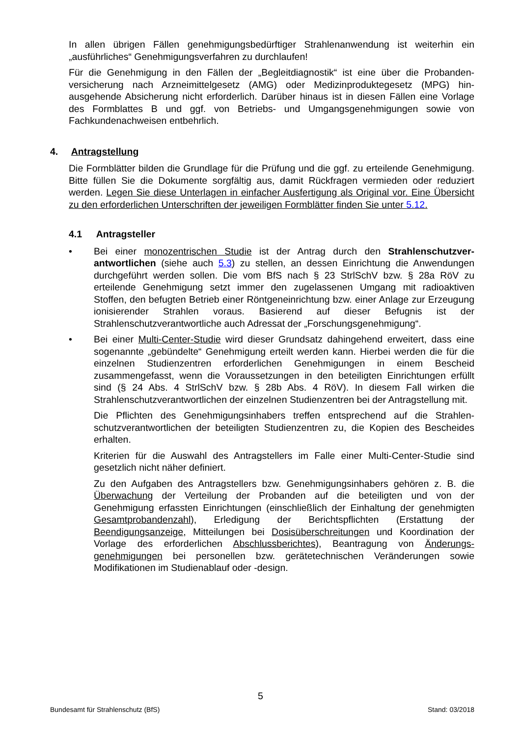In allen übrigen Fällen genehmigungsbedürftiger Strahlenanwendung ist weiterhin ein „ausführliches“ Genehmigungsverfahren zu durchlaufen!
Für die Genehmigung in den Fällen der „Begleitdiagnostik“ ist eine über die Probanden­versicherung nach Arzneimittelgesetz (AMG) oder Medizinproduktegesetz (MPG) hin­ausgehende Absicherung nicht erforderlich. Darüber hinaus ist in diesen Fällen eine Vorlage des Formblattes B und ggf. von Betriebs- und Umgangsgenehmigungen sowie von Fachkundenachweisen entbehrlich.
4. Antragstellung
Die Formblätter bilden die Grundlage für die Prüfung und die ggf. zu erteilende Geneh­migung. Bitte füllen Sie die Dokumente sorgfältig aus, damit Rückfragen vermieden oder reduziert werden. Legen Sie diese Unterlagen in einfacher Ausfertigung als Original vor. Eine Übersicht zu den erforderlichen Unterschriften der jeweiligen Formblätter finden Sie unter 5.12.
4.1 Antragsteller
• Bei einer monozentrischen Studie ist der Antrag durch den Strahlenschutzver­antwortlichen (siehe auch 5.3) zu stellen, an dessen Einrichtung die Anwendun­gen durchgeführt werden sollen. Die vom BfS nach § 23 StrlSchV bzw. § 28a RöV zu erteilende Genehmigung setzt immer den zugelassenen Umgang mit radioakti­ven Stoffen, den befugten Betrieb einer Röntgeneinrichtung bzw. einer Anlage zur Erzeugung ionisierender Strahlen voraus. Basierend auf dieser Befugnis ist der Strahlenschutzverantwortliche auch Adressat der „Forschungsgenehmigung“.
• Bei einer Multi-Center-Studie wird dieser Grundsatz dahingehend erweitert, dass eine sogenannte „gebündelte“ Genehmigung erteilt werden kann. Hierbei werden die für die einzelnen Studienzentren erforderlichen Genehmigungen in einem Be­scheid zusammengefasst, wenn die Voraussetzungen in den beteiligten Einrich­tungen erfüllt sind (§ 24 Abs. 4 StrlSchV bzw. § 28b Abs. 4 RöV). In diesem Fall wirken die Strahlenschutzverantwortlichen der einzelnen Studienzentren bei der Antragstellung mit.
Die Pflichten des Genehmigungsinhabers treffen entsprechend auf die Strahlen­schutzverantwortlichen der beteiligten Studienzentren zu, die Kopien des Beschei­des erhalten.
Kriterien für die Auswahl des Antragstellers im Falle einer Multi-Center-Studie sind gesetzlich nicht näher definiert.
Zu den Aufgaben des Antragstellers bzw. Genehmigungsinhabers gehören z. B. die Überwachung der Verteilung der Probanden auf die beteiligten und von der Genehmigung erfassten Einrichtungen (einschließlich der Einhaltung der geneh­migten Gesamtprobandenzahl), Erledigung der Berichtspflichten (Erstattung der Beendigungsanzeige, Mitteilungen bei Dosisüberschreitungen und Koordination der Vorlage des erforderlichen Abschlussberichtes), Beantragung von Änderungs­genehmigungen bei personellen bzw. gerätetechnischen Veränderungen sowie Modifikationen im Studienablauf oder -design.
5
Bundesamt für Strahlenschutz (BfS) Stand: 03/2018